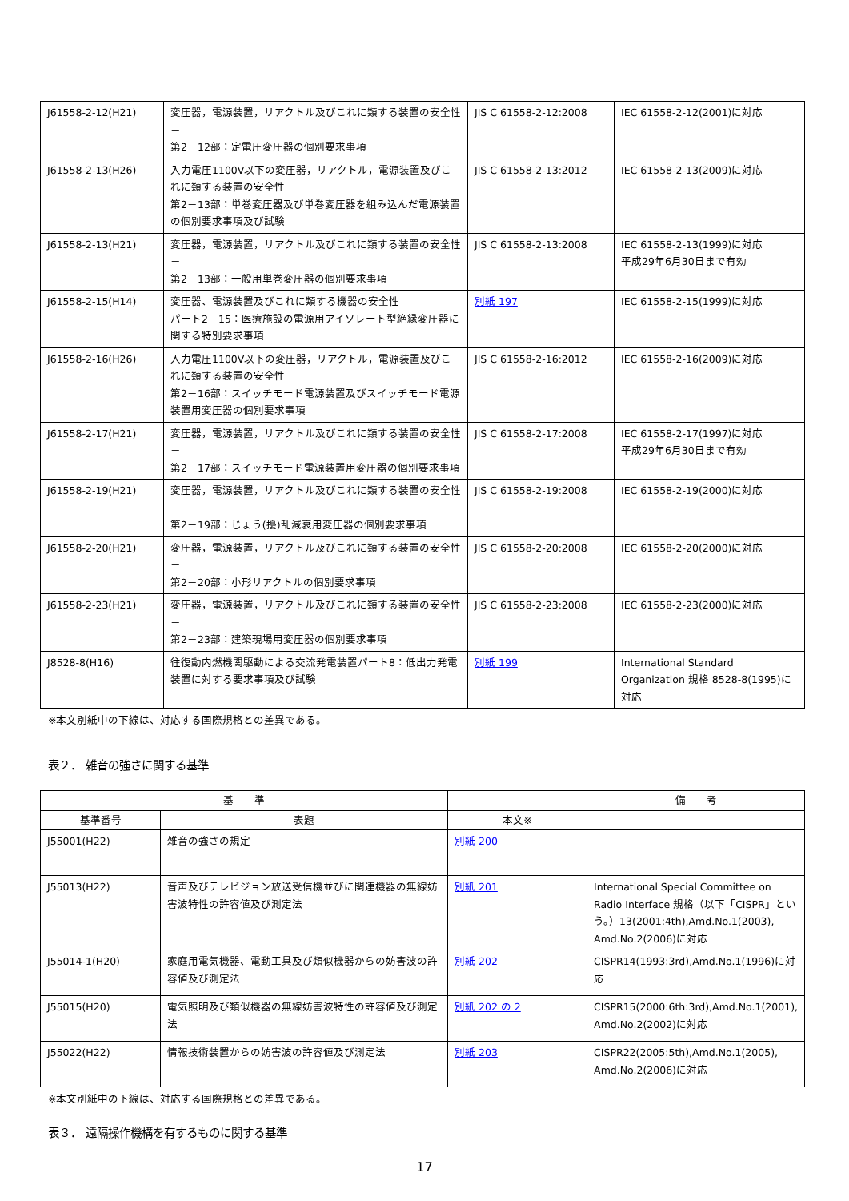| J61558-2-12(H21) | 変圧器，電源装置，リアクトル及びこれに類する装置の安全性－ 第2－12部：定電圧変圧器の個別要求事項 | JIS C 61558-2-12:2008 | IEC 61558-2-12(2001)に対応 |
| J61558-2-13(H26) | 入力電圧1100V以下の変圧器，リアクトル，電源装置及びこれに類する装置の安全性－ 第2－13部：単巻変圧器及び単巻変圧器を組み込んだ電源装置の個別要求事項及び試験 | JIS C 61558-2-13:2012 | IEC 61558-2-13(2009)に対応 |
| J61558-2-13(H21) | 変圧器，電源装置，リアクトル及びこれに類する装置の安全性－ 第2－13部：一般用単巻変圧器の個別要求事項 | JIS C 61558-2-13:2008 | IEC 61558-2-13(1999)に対応 平成29年6月30日まで有効 |
| J61558-2-15(H14) | 変圧器、電源装置及びこれに類する機器の安全性 パート2－15：医療施設の電源用アイソレート型絶縁変圧器に関する特別要求事項 | 別紙 197 | IEC 61558-2-15(1999)に対応 |
| J61558-2-16(H26) | 入力電圧1100V以下の変圧器，リアクトル，電源装置及びこれに類する装置の安全性－ 第2－16部：スイッチモード電源装置及びスイッチモード電源装置用変圧器の個別要求事項 | JIS C 61558-2-16:2012 | IEC 61558-2-16(2009)に対応 |
| J61558-2-17(H21) | 変圧器，電源装置，リアクトル及びこれに類する装置の安全性－ 第2－17部：スイッチモード電源装置用変圧器の個別要求事項 | JIS C 61558-2-17:2008 | IEC 61558-2-17(1997)に対応 平成29年6月30日まで有効 |
| J61558-2-19(H21) | 変圧器，電源装置，リアクトル及びこれに類する装置の安全性－ 第2－19部：じょう(擾)乱減衰用変圧器の個別要求事項 | JIS C 61558-2-19:2008 | IEC 61558-2-19(2000)に対応 |
| J61558-2-20(H21) | 変圧器，電源装置，リアクトル及びこれに類する装置の安全性－ 第2－20部：小形リアクトルの個別要求事項 | JIS C 61558-2-20:2008 | IEC 61558-2-20(2000)に対応 |
| J61558-2-23(H21) | 変圧器，電源装置，リアクトル及びこれに類する装置の安全性－ 第2－23部：建築現場用変圧器の個別要求事項 | JIS C 61558-2-23:2008 | IEC 61558-2-23(2000)に対応 |
| J8528-8(H16) | 往復動内燃機関駆動による交流発電装置パート8：低出力発電装置に対する要求事項及び試験 | 別紙 199 | International Standard Organization 規格 8528-8(1995)に対応 |
※本文別紙中の下線は、対応する国際規格との差異である。
表２． 雑音の強さに関する基準
| 基 準 | | | 備 考 |
| --- | --- | --- | --- |
| 基準番号 | 表題 | 本文※ | |
| J55001(H22) | 雑音の強さの規定 | 別紙 200 | |
| J55013(H22) | 音声及びテレビジョン放送受信機並びに関連機器の無線妨害波特性の許容値及び測定法 | 別紙 201 | International Special Committee on Radio Interface 規格（以下「CISPR」という。）13(2001:4th),Amd.No.1(2003), Amd.No.2(2006)に対応 |
| J55014-1(H20) | 家庭用電気機器、電動工具及び類似機器からの妨害波の許容値及び測定法 | 別紙 202 | CISPR14(1993:3rd),Amd.No.1(1996)に対応 |
| J55015(H20) | 電気照明及び類似機器の無線妨害波特性の許容値及び測定法 | 別紙 202 の 2 | CISPR15(2000:6th:3rd),Amd.No.1(2001), Amd.No.2(2002)に対応 |
| J55022(H22) | 情報技術装置からの妨害波の許容値及び測定法 | 別紙 203 | CISPR22(2005:5th),Amd.No.1(2005), Amd.No.2(2006)に対応 |
※本文別紙中の下線は、対応する国際規格との差異である。
表３． 遠隔操作機構を有するものに関する基準
17